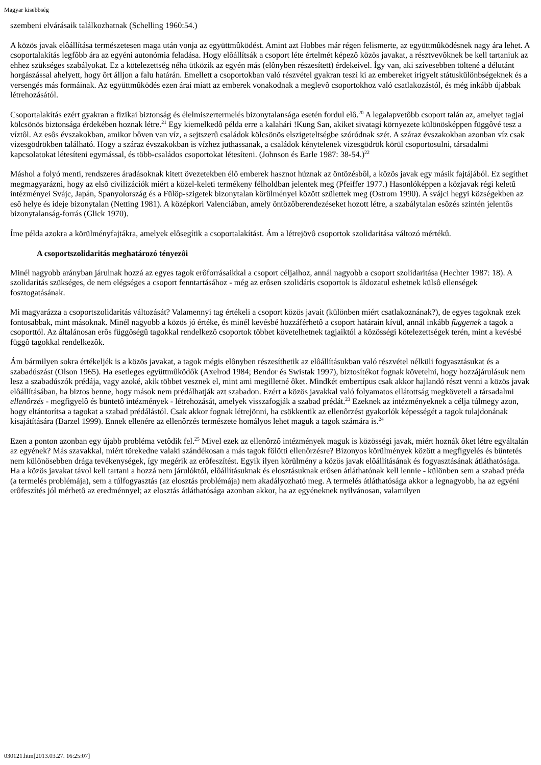Magyar kisebbség
szembeni elvárásaik találkozhatnak (Schelling 1960:54.)
A közös javak elôállítása természetesen maga után vonja az együttmûködést. Amint azt Hobbes már régen felismerte, az együttmûködésnek nagy ára lehet. A csoportalakítás legfôbb ára az egyéni autonómia feladása. Hogy elôállítsák a csoport léte értelmét képezô közös javakat, a résztvevôknek be kell tartaniuk az ehhez szükséges szabályokat. Ez a kötelezettség néha ütközik az egyén más (elônyben részesített) érdekeivel. Így van, aki szívesebben töltené a délutánt horgászással ahelyett, hogy ôrt álljon a falu határán. Emellett a csoportokban való részvétel gyakran teszi ki az embereket irigyelt státuskülönbségeknek és a versengés más formáinak. Az együttmûködés ezen árai miatt az emberek vonakodnak a meglevô csoportokhoz való csatlakozástól, és még inkább újabbak létrehozásától.
Csoportalakítás ezért gyakran a fizikai biztonság és élelmiszertermelés bizonytalansága esetén fordul elô.<sup>20</sup> A legalapvetôbb csoport talán az, amelyet tagjai kölcsönös biztonsága érdekében hoznak létre.<sup>21</sup> Egy kiemelkedô példa erre a kalahári !Kung San, akiket sivatagi környezete különösképpen függôvé tesz a víztôl. Az esôs évszakokban, amikor bôven van víz, a sejtszerû családok kölcsönös elszigeteltségbe szóródnak szét. A száraz évszakokban azonban víz csak vizesgödrökben található. Hogy a száraz évszakokban is vízhez juthassanak, a családok kénytelenek vizesgödrök körül csoportosulni, társadalmi kapcsolatokat létesíteni egymással, és több-családos csoportokat létesíteni. (Johnson és Earle 1987: 38-54.)<sup>22</sup>
Máshol a folyó menti, rendszeres áradásoknak kitett övezetekben élô emberek hasznot húznak az öntözésbôl, a közös javak egy másik fajtájából. Ez segíthet megmagyarázni, hogy az elsô civilizációk miért a közel-keleti termékeny félholdban jelentek meg (Pfeiffer 1977.) Hasonlóképpen a közjavak régi keletû intézményei Svájc, Japán, Spanyolország és a Fülöp-szigetek bizonytalan körülményei között születtek meg (Ostrom 1990). A svájci hegyi községekben az esô helye és ideje bizonytalan (Netting 1981). A középkori Valenciában, amely öntözôberendezéseket hozott létre, a szabálytalan esôzés szintén jelentôs bizonytalanság-forrás (Glick 1970).
Íme példa azokra a körülményfajtákra, amelyek elôsegítik a csoportalakítást. Ám a létrejövô csoportok szolidaritása változó mértékû.
A csoportszolidaritás meghatározó tényezôi
Minél nagyobb arányban járulnak hozzá az egyes tagok erôforrásaikkal a csoport céljaihoz, annál nagyobb a csoport szolidaritása (Hechter 1987: 18). A szolidaritás szükséges, de nem elégséges a csoport fenntartásához - még az erôsen szolidáris csoportok is áldozatul eshetnek külsô ellenségek fosztogatásának.
Mi magyarázza a csoportszolidaritás változását? Valamennyi tag értékeli a csoport közös javait (különben miért csatlakoznának?), de egyes tagoknak ezek fontosabbak, mint másoknak. Minél nagyobb a közös jó értéke, és minél kevésbé hozzáférhetô a csoport határain kívül, annál inkább függenek a tagok a csoporttól. Az általánosan erôs függôségû tagokkal rendelkezô csoportok többet követelhetnek tagjaiktól a közösségi kötelezettségek terén, mint a kevésbé függô tagokkal rendelkezôk.
Ám bármilyen sokra értékeljék is a közös javakat, a tagok mégis elônyben részesíthetik az elôállításukban való részvétel nélküli fogyasztásukat és a szabadúszást (Olson 1965). Ha esetleges együttmûködôk (Axelrod 1984; Bendor és Swistak 1997), biztosítékot fognak követelni, hogy hozzájárulásuk nem lesz a szabadúszók prédája, vagy azoké, akik többet vesznek el, mint ami megilletné ôket. Mindkét embertípus csak akkor hajlandó részt venni a közös javak elôállításában, ha biztos benne, hogy mások nem prédálhatják azt szabadon. Ezért a közös javakkal való folyamatos ellátottság megköveteli a társadalmi ellenôrzés - megfigyelô és büntetô intézmények - létrehozását, amelyek visszafogják a szabad prédát.<sup>23</sup> Ezeknek az intézményeknek a célja túlmegy azon, hogy eltántorítsa a tagokat a szabad prédálástól. Csak akkor fognak létrejönni, ha csökkentik az ellenôrzést gyakorlók képességét a tagok tulajdonának kisajátítására (Barzel 1999). Ennek ellenére az ellenôrzés természete homályos lehet maguk a tagok számára is.<sup>24</sup>
Ezen a ponton azonban egy újabb probléma vetôdik fel.<sup>25</sup> Mivel ezek az ellenôrzô intézmények maguk is közösségi javak, miért hoznák ôket létre egyáltalán az egyének? Más szavakkal, miért törekedne valaki szándékosan a más tagok fölötti ellenôrzésre? Bizonyos körülmények között a megfigyelés és büntetés nem különösebben drága tevékenységek, így megérik az erôfeszítést. Egyik ilyen körülmény a közös javak elôállításának és fogyasztásának átláthatósága. Ha a közös javakat távol kell tartani a hozzá nem járulóktól, elôállításuknak és elosztásuknak erôsen átláthatónak kell lennie - különben sem a szabad préda (a termelés problémája), sem a túlfogyasztás (az elosztás problémája) nem akadályozható meg. A termelés átláthatósága akkor a legnagyobb, ha az egyéni erôfeszítés jól mérhetô az eredménnyel; az elosztás átláthatósága azonban akkor, ha az egyéneknek nyilvánosan, valamilyen
030121.htm[2013.03.27. 16:25:07]